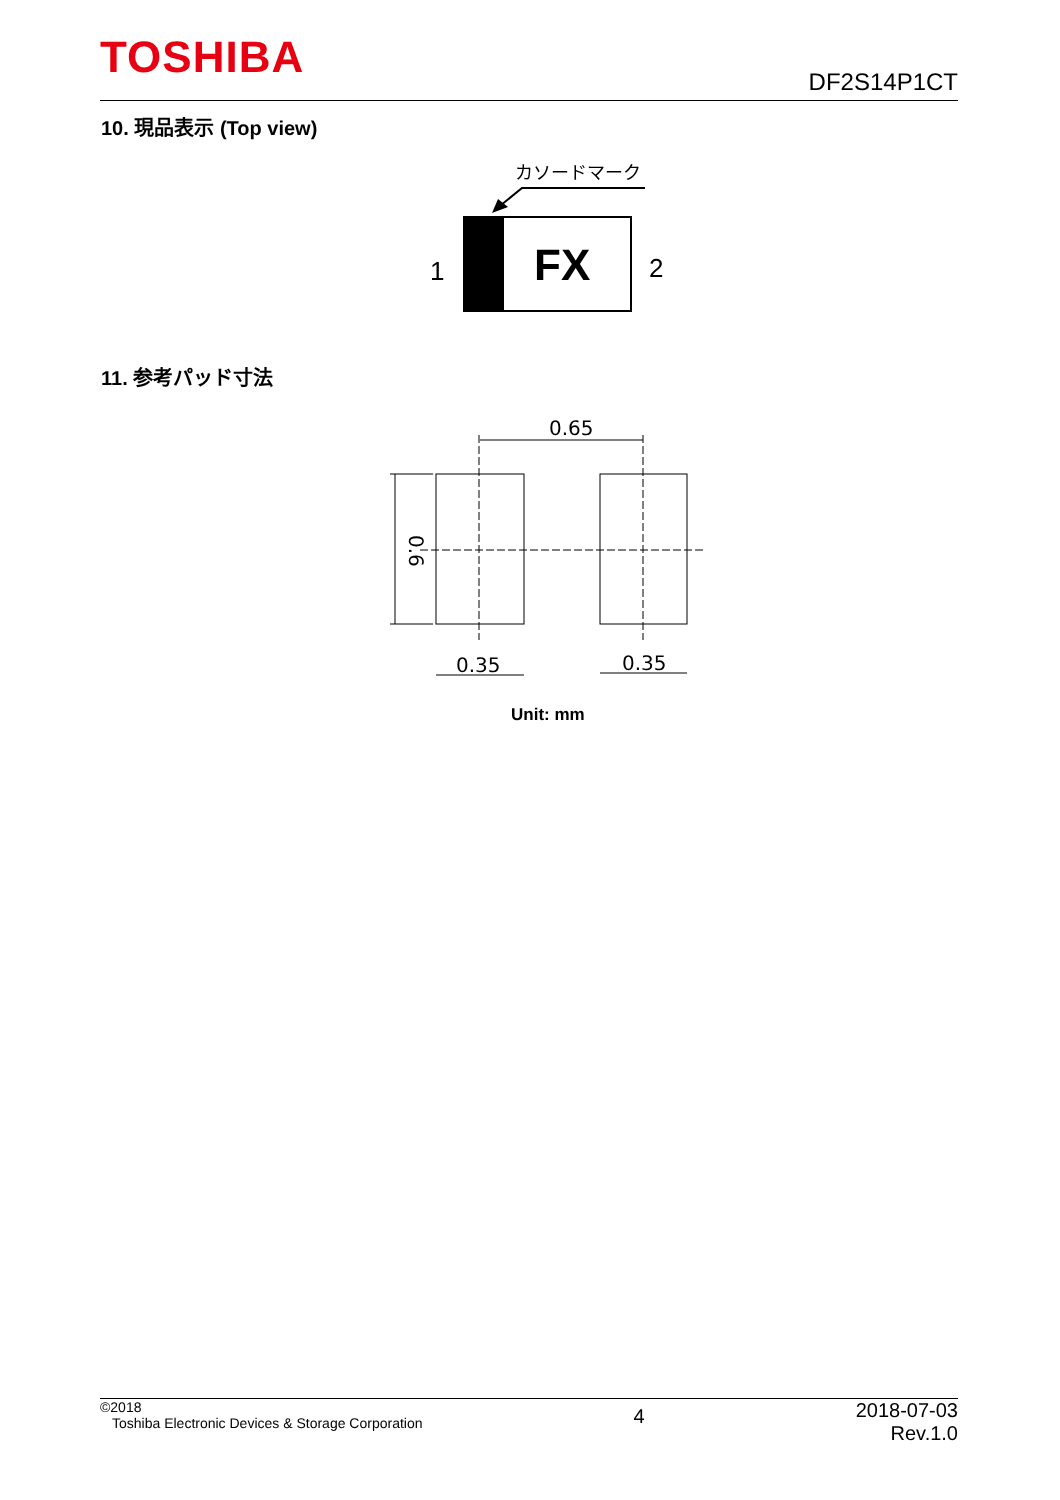TOSHIBA DF2S14P1CT
10. 現品表示 (Top view)
カソードマーク
FX
1
2
11. 参考パッド寸法
0.65
0.6
0.35
0.35
Unit: mm
©2018
Toshiba Electronic Devices & Storage Corporation
4
2018-07-03
Rev.1.0